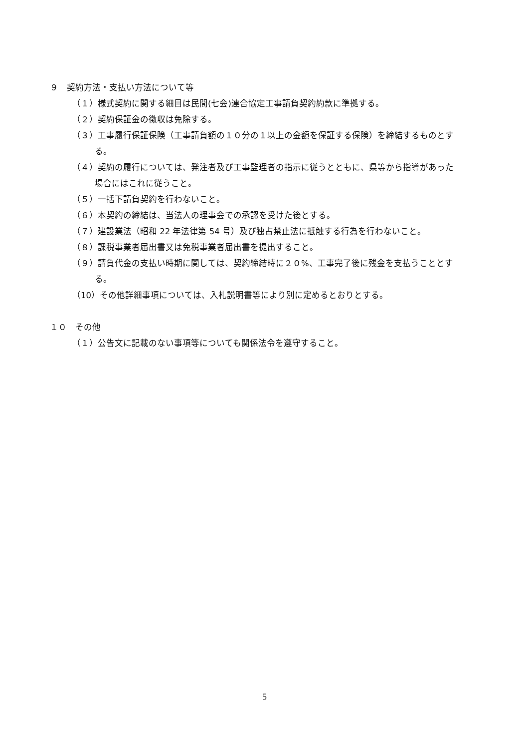９　契約方法・支払い方法について等
（１）様式契約に関する細目は民間(七会)連合協定工事請負契約約款に準拠する。
（２）契約保証金の徴収は免除する。
（３）工事履行保証保険（工事請負額の１０分の１以上の金額を保証する保険）を締結するものとす
る。
（４）契約の履行については、発注者及び工事監理者の指示に従うとともに、県等から指導があった
場合にはこれに従うこと。
（５）一括下請負契約を行わないこと。
（６）本契約の締結は、当法人の理事会での承認を受けた後とする。
（７）建設業法（昭和 22 年法律第 54 号）及び独占禁止法に抵触する行為を行わないこと。
（８）課税事業者届出書又は免税事業者届出書を提出すること。
（９）請負代金の支払い時期に関しては、契約締結時に２０%、工事完了後に残金を支払うこととす
る。
（10）その他詳細事項については、入札説明書等により別に定めるとおりとする。
１０　その他
（１）公告文に記載のない事項等についても関係法令を遵守すること。
5